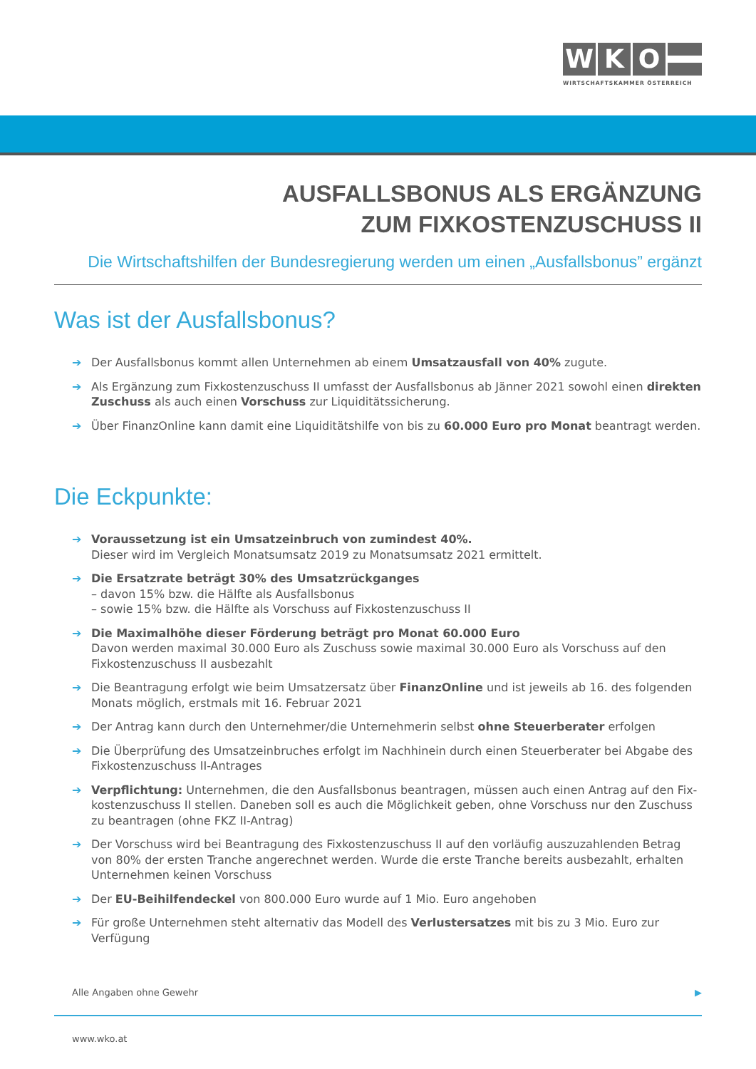W K O
WIRTSCHAFTSKAMMER ÖSTERREICH
AUSFALLSBONUS ALS ERGÄNZUNG
ZUM FIXKOSTENZUSCHUSS II
Die Wirtschaftshilfen der Bundesregierung werden um einen „Ausfallsbonus” ergänzt
Was ist der Ausfallsbonus?
➔ Der Ausfallsbonus kommt allen Unternehmen ab einem Umsatzausfall von 40% zugute.
➔ Als Ergänzung zum Fixkostenzuschuss II umfasst der Ausfallsbonus ab Jänner 2021 sowohl einen direkten Zuschuss als auch einen Vorschuss zur Liquiditätssicherung.
➔ Über FinanzOnline kann damit eine Liquiditätshilfe von bis zu 60.000 Euro pro Monat beantragt werden.
Die Eckpunkte:
➔ Voraussetzung ist ein Umsatzeinbruch von zumindest 40%.
Dieser wird im Vergleich Monatsumsatz 2019 zu Monatsumsatz 2021 ermittelt.
➔ Die Ersatzrate beträgt 30% des Umsatzrückganges
– davon 15% bzw. die Hälfte als Ausfallsbonus
– sowie 15% bzw. die Hälfte als Vorschuss auf Fixkostenzuschuss II
➔ Die Maximalhöhe dieser Förderung beträgt pro Monat 60.000 Euro
Davon werden maximal 30.000 Euro als Zuschuss sowie maximal 30.000 Euro als Vorschuss auf den Fixkostenzuschuss II ausbezahlt
➔ Die Beantragung erfolgt wie beim Umsatzersatz über FinanzOnline und ist jeweils ab 16. des folgenden Monats möglich, erstmals mit 16. Februar 2021
➔ Der Antrag kann durch den Unternehmer/die Unternehmerin selbst ohne Steuerberater erfolgen
➔ Die Überprüfung des Umsatzeinbruches erfolgt im Nachhinein durch einen Steuerberater bei Abgabe des Fixkostenzuschuss II-Antrages
➔ Verpflichtung: Unternehmen, die den Ausfallsbonus beantragen, müssen auch einen Antrag auf den Fix-kostenzuschuss II stellen. Daneben soll es auch die Möglichkeit geben, ohne Vorschuss nur den Zuschuss zu beantragen (ohne FKZ II-Antrag)
➔ Der Vorschuss wird bei Beantragung des Fixkostenzuschuss II auf den vorläufig auszuzahlenden Betrag von 80% der ersten Tranche angerechnet werden. Wurde die erste Tranche bereits ausbezahlt, erhalten Unternehmen keinen Vorschuss
➔ Der EU-Beihilfendeckel von 800.000 Euro wurde auf 1 Mio. Euro angehoben
➔ Für große Unternehmen steht alternativ das Modell des Verlustersatzes mit bis zu 3 Mio. Euro zur Verfügung
Alle Angaben ohne Gewehr ▶
www.wko.at